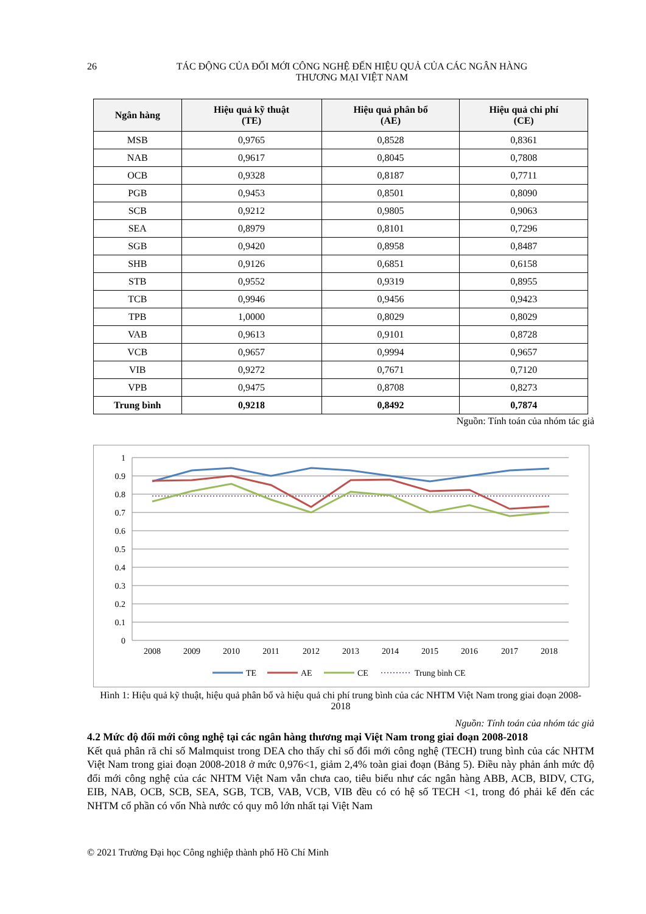26
TÁC ĐỘNG CỦA ĐỔI MỚI CÔNG NGHỆ ĐẾN HIỆU QUẢ CỦA CÁC NGÂN HÀNG
THƯƠNG MẠI VIỆT NAM
| Ngân hàng | Hiệu quả kỹ thuật (TE) | Hiệu quả phân bổ (AE) | Hiệu quả chi phí (CE) |
| --- | --- | --- | --- |
| MSB | 0,9765 | 0,8528 | 0,8361 |
| NAB | 0,9617 | 0,8045 | 0,7808 |
| OCB | 0,9328 | 0,8187 | 0,7711 |
| PGB | 0,9453 | 0,8501 | 0,8090 |
| SCB | 0,9212 | 0,9805 | 0,9063 |
| SEA | 0,8979 | 0,8101 | 0,7296 |
| SGB | 0,9420 | 0,8958 | 0,8487 |
| SHB | 0,9126 | 0,6851 | 0,6158 |
| STB | 0,9552 | 0,9319 | 0,8955 |
| TCB | 0,9946 | 0,9456 | 0,9423 |
| TPB | 1,0000 | 0,8029 | 0,8029 |
| VAB | 0,9613 | 0,9101 | 0,8728 |
| VCB | 0,9657 | 0,9994 | 0,9657 |
| VIB | 0,9272 | 0,7671 | 0,7120 |
| VPB | 0,9475 | 0,8708 | 0,8273 |
| Trung bình | 0,9218 | 0,8492 | 0,7874 |
Nguồn: Tính toán của nhóm tác giả
1
0.9
0.8
0.7
0.6
0.5
0.4
0.3
0.2
0.1
0
2008
2009
2010
2011
2012
2013
2014
2015
2016
2017
2018
TE
AE
CE
Trung bình CE
Hình 1: Hiệu quả kỹ thuật, hiệu quả phân bổ và hiệu quả chi phí trung bình của các NHTM Việt Nam trong giai đoạn 2008-2018
Nguồn: Tính toán của nhóm tác giả
4.2 Mức độ đổi mới công nghệ tại các ngân hàng thương mại Việt Nam trong giai đoạn 2008-2018
Kết quả phân rã chỉ số Malmquist trong DEA cho thấy chỉ số đổi mới công nghệ (TECH) trung bình của các NHTM Việt Nam trong giai đoạn 2008-2018 ở mức 0,976<1, giảm 2,4% toàn giai đoạn (Bảng 5). Điều này phản ánh mức độ đổi mới công nghệ của các NHTM Việt Nam vẫn chưa cao, tiêu biểu như các ngân hàng ABB, ACB, BIDV, CTG, EIB, NAB, OCB, SCB, SEA, SGB, TCB, VAB, VCB, VIB đều có có hệ số TECH <1, trong đó phải kể đến các NHTM cổ phần có vốn Nhà nước có quy mô lớn nhất tại Việt Nam
© 2021 Trường Đại học Công nghiệp thành phố Hồ Chí Minh